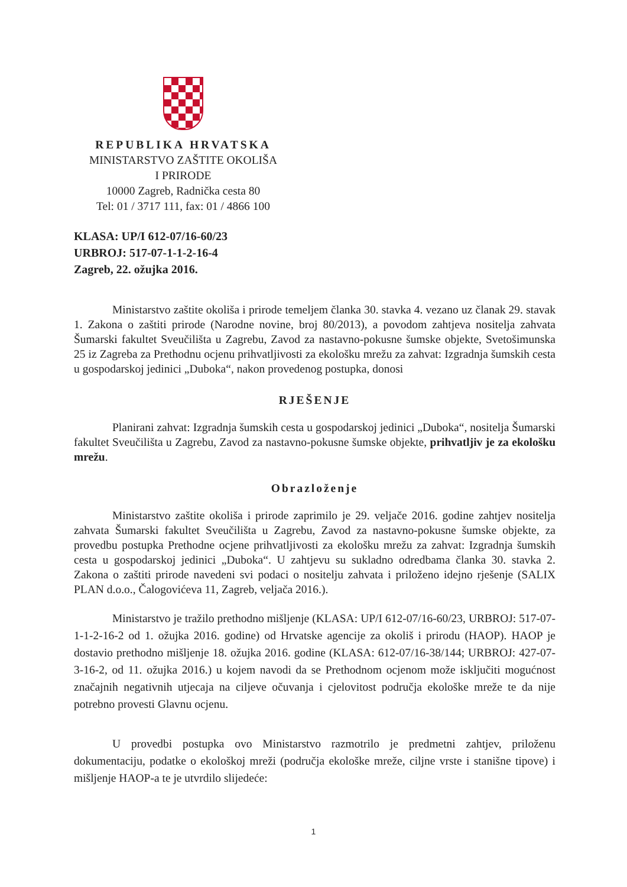REPUBLIKA HRVATSKA
MINISTARSTVO ZAŠTITE OKOLIŠA
I PRIRODE
10000 Zagreb, Radnička cesta 80
Tel: 01 / 3717 111, fax: 01 / 4866 100
KLASA: UP/I 612-07/16-60/23
URBROJ: 517-07-1-1-2-16-4
Zagreb, 22. ožujka 2016.
Ministarstvo zaštite okoliša i prirode temeljem članka 30. stavka 4. vezano uz članak 29. stavak 1. Zakona o zaštiti prirode (Narodne novine, broj 80/2013), a povodom zahtjeva nositelja zahvata Šumarski fakultet Sveučilišta u Zagrebu, Zavod za nastavno-pokusne šumske objekte, Svetošimunska 25 iz Zagreba za Prethodnu ocjenu prihvatljivosti za ekološku mrežu za zahvat: Izgradnja šumskih cesta u gospodarskoj jedinici „Duboka“, nakon provedenog postupka, donosi
RJEŠENJE
Planirani zahvat: Izgradnja šumskih cesta u gospodarskoj jedinici „Duboka“, nositelja Šumarski fakultet Sveučilišta u Zagrebu, Zavod za nastavno-pokusne šumske objekte, prihvatljiv je za ekološku mrežu.
Obrazloženje
Ministarstvo zaštite okoliša i prirode zaprimilo je 29. veljače 2016. godine zahtjev nositelja zahvata Šumarski fakultet Sveučilišta u Zagrebu, Zavod za nastavno-pokusne šumske objekte, za provedbu postupka Prethodne ocjene prihvatljivosti za ekološku mrežu za zahvat: Izgradnja šumskih cesta u gospodarskoj jedinici „Duboka“. U zahtjevu su sukladno odredbama članka 30. stavka 2. Zakona o zaštiti prirode navedeni svi podaci o nositelju zahvata i priloženo idejno rješenje (SALIX PLAN d.o.o., Čalogovićeva 11, Zagreb, veljača 2016.).
Ministarstvo je tražilo prethodno mišljenje (KLASA: UP/I 612-07/16-60/23, URBROJ: 517-07-1-1-2-16-2 od 1. ožujka 2016. godine) od Hrvatske agencije za okoliš i prirodu (HAOP). HAOP je dostavio prethodno mišljenje 18. ožujka 2016. godine (KLASA: 612-07/16-38/144; URBROJ: 427-07-3-16-2, od 11. ožujka 2016.) u kojem navodi da se Prethodnom ocjenom može isključiti mogućnost značajnih negativnih utjecaja na ciljeve očuvanja i cjelovitost područja ekološke mreže te da nije potrebno provesti Glavnu ocjenu.
U provedbi postupka ovo Ministarstvo razmotrilo je predmetni zahtjev, priloženu dokumentaciju, podatke o ekološkoj mreži (područja ekološke mreže, ciljne vrste i stanišne tipove) i mišljenje HAOP-a te je utvrdilo slijedeće:
1